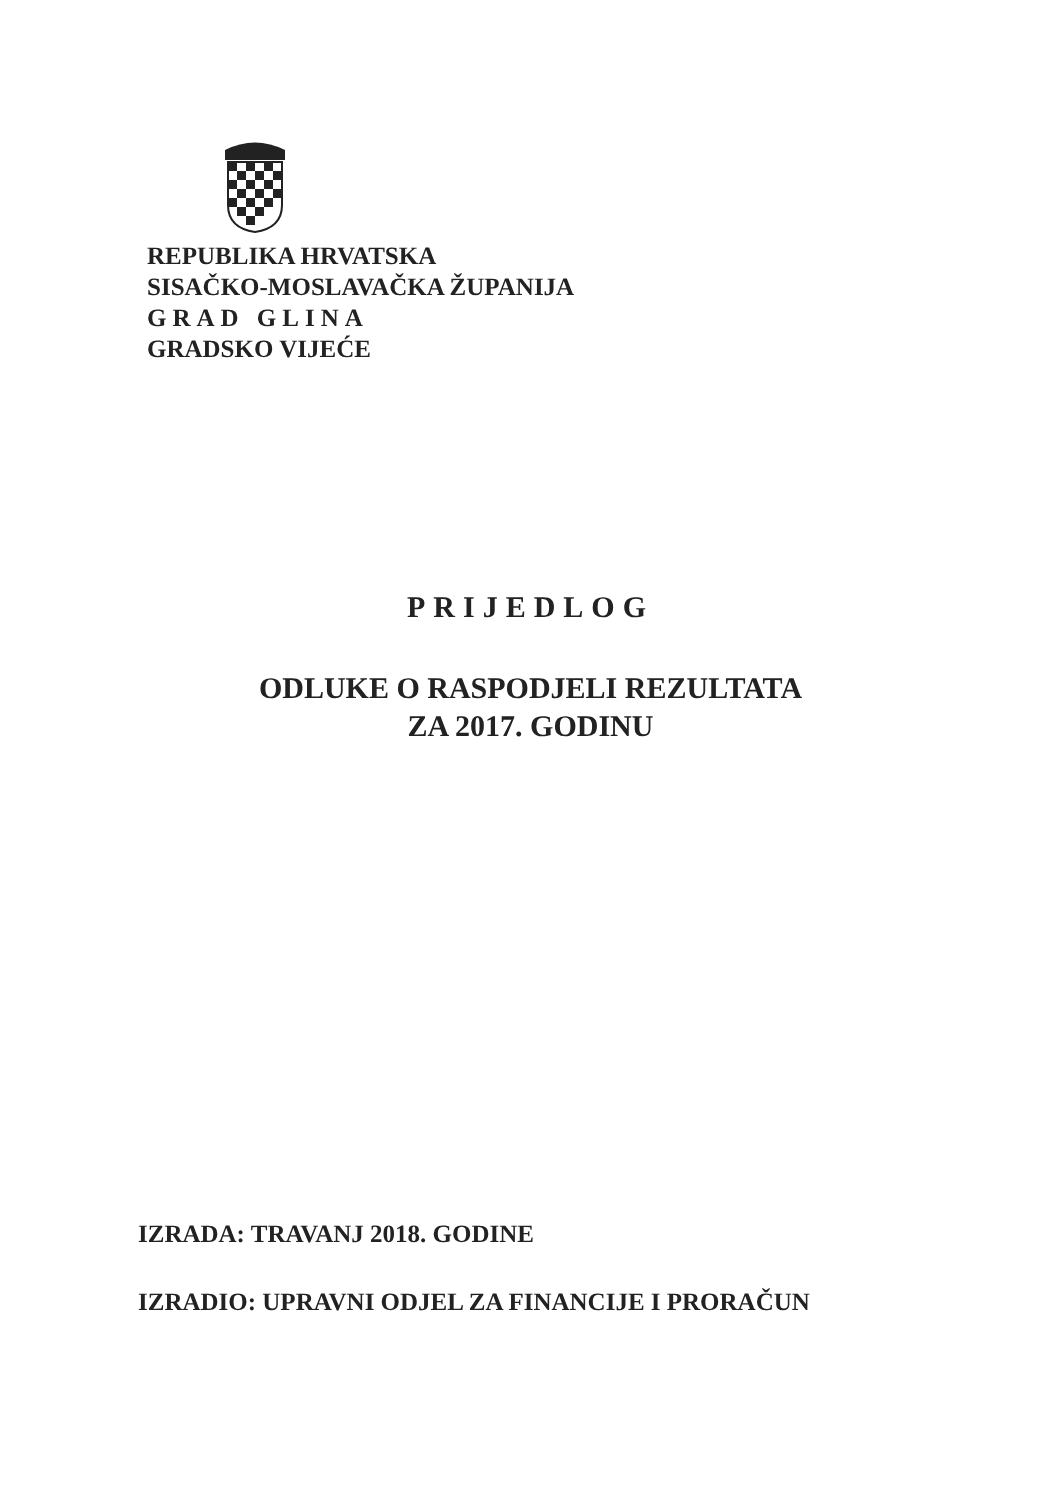REPUBLIKA HRVATSKA
SISAČKO-MOSLAVAČKA ŽUPANIJA
GRAD GLINA
GRADSKO VIJEĆE
PRIJEDLOG
ODLUKE O RASPODJELI REZULTATA
ZA 2017. GODINU
IZRADA: TRAVANJ 2018. GODINE
IZRADIO: UPRAVNI ODJEL ZA FINANCIJE I PRORAČUN